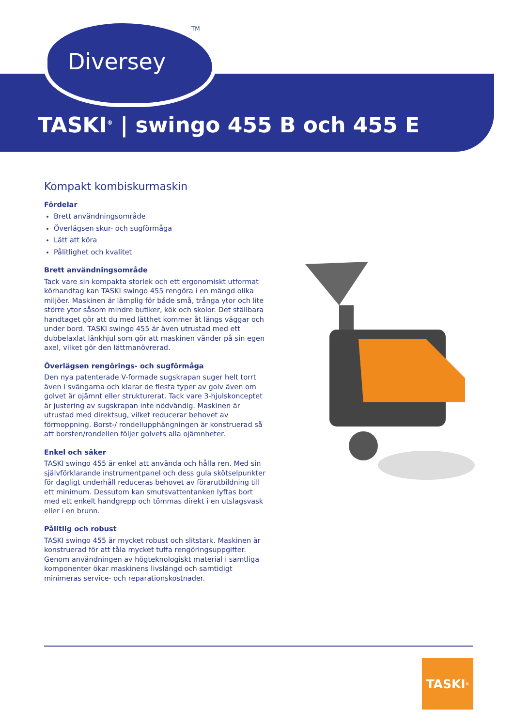Diversey
TM
TASKI<sup>®</sup> | swingo 455 B och 455 E
Kompakt kombiskurmaskin
Fördelar
Brett användningsområde
Överlägsen skur- och sugförmåga
Lätt att köra
Pålitlighet och kvalitet
Brett användningsområde
Tack vare sin kompakta storlek och ett ergonomiskt utformat körhandtag kan TASKI swingo 455 rengöra i en mängd olika miljöer. Maskinen är lämplig för både små, trånga ytor och lite större ytor såsom mindre butiker, kök och skolor. Det ställbara handtaget gör att du med lätthet kommer åt längs väggar och under bord. TASKI swingo 455 är även utrustad med ett dubbelaxlat länkhjul som gör att maskinen vänder på sin egen axel, vilket gör den lättmanövrerad.
Överlägsen rengörings- och sugförmåga
Den nya patenterade V-formade sugskrapan suger helt torrt även i svängarna och klarar de flesta typer av golv även om golvet är ojämnt eller strukturerat. Tack vare 3-hjulskonceptet är justering av sugskrapan inte nödvändig. Maskinen är utrustad med direktsug, vilket reducerar behovet av förmoppning. Borst-/ rondellupphängningen är konstruerad så att borsten/rondellen följer golvets alla ojämnheter.
Enkel och säker
TASKI swingo 455 är enkel att använda och hålla ren. Med sin självförklarande instrumentpanel och dess gula skötselpunkter för dagligt underhåll reduceras behovet av förarutbildning till ett minimum. Dessutom kan smutsvattentanken lyftas bort med ett enkelt handgrepp och tömmas direkt i en utslagsvask eller i en brunn.
Pålitlig och robust
TASKI swingo 455 är mycket robust och slitstark. Maskinen är konstruerad för att tåla mycket tuffa rengöringsuppgifter. Genom användningen av högteknologiskt material i samtliga komponenter ökar maskinens livslängd och samtidigt minimeras service- och reparationskostnader.
TASKI<sup>®</sup>